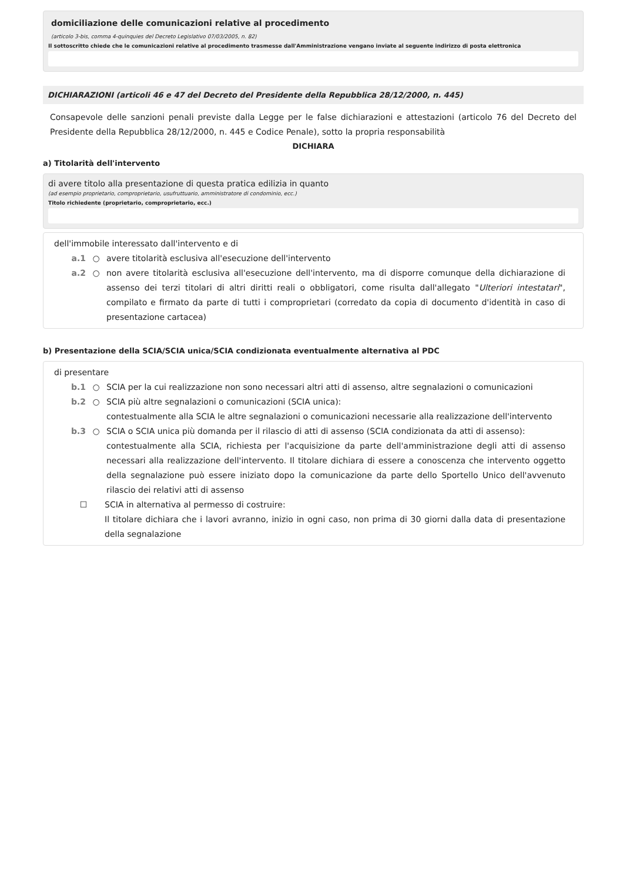domiciliazione delle comunicazioni relative al procedimento
(articolo 3-bis, comma 4-quinquies del Decreto Legislativo 07/03/2005, n. 82)
Il sottoscritto chiede che le comunicazioni relative al procedimento trasmesse dall'Amministrazione vengano inviate al seguente indirizzo di posta elettronica
DICHIARAZIONI (articoli 46 e 47 del Decreto del Presidente della Repubblica 28/12/2000, n. 445)
Consapevole delle sanzioni penali previste dalla Legge per le false dichiarazioni e attestazioni (articolo 76 del Decreto del Presidente della Repubblica 28/12/2000, n. 445 e Codice Penale), sotto la propria responsabilità
DICHIARA
a) Titolarità dell'intervento
di avere titolo alla presentazione di questa pratica edilizia in quanto
(ad esempio proprietario, comproprietario, usufruttuario, amministratore di condominio, ecc.)
Titolo richiedente (proprietario, comproprietario, ecc.)
dell'immobile interessato dall'intervento e di
a.1 ○ avere titolarità esclusiva all'esecuzione dell'intervento
a.2 ○ non avere titolarità esclusiva all'esecuzione dell'intervento, ma di disporre comunque della dichiarazione di assenso dei terzi titolari di altri diritti reali o obbligatori, come risulta dall'allegato "Ulteriori intestatari", compilato e firmato da parte di tutti i comproprietari (corredato da copia di documento d'identità in caso di presentazione cartacea)
b) Presentazione della SCIA/SCIA unica/SCIA condizionata eventualmente alternativa al PDC
di presentare
b.1 ○ SCIA per la cui realizzazione non sono necessari altri atti di assenso, altre segnalazioni o comunicazioni
b.2 ○ SCIA più altre segnalazioni o comunicazioni (SCIA unica):
contestualmente alla SCIA le altre segnalazioni o comunicazioni necessarie alla realizzazione dell'intervento
b.3 ○ SCIA o SCIA unica più domanda per il rilascio di atti di assenso (SCIA condizionata da atti di assenso):
contestualmente alla SCIA, richiesta per l'acquisizione da parte dell'amministrazione degli atti di assenso necessari alla realizzazione dell'intervento. Il titolare dichiara di essere a conoscenza che intervento oggetto della segnalazione può essere iniziato dopo la comunicazione da parte dello Sportello Unico dell'avvenuto rilascio dei relativi atti di assenso
☐ SCIA in alternativa al permesso di costruire:
Il titolare dichiara che i lavori avranno, inizio in ogni caso, non prima di 30 giorni dalla data di presentazione della segnalazione